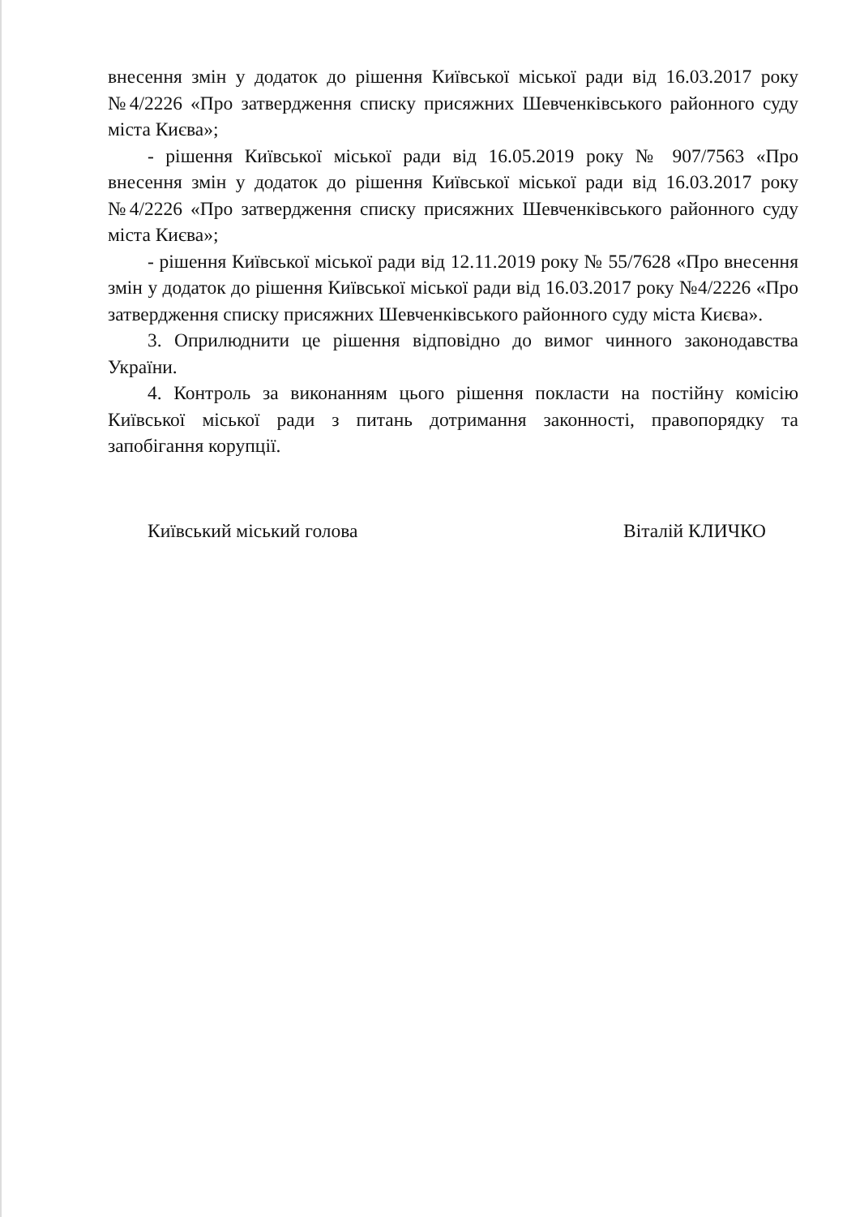внесення змін у додаток до рішення Київської міської ради від 16.03.2017 року №4/2226 «Про затвердження списку присяжних Шевченківського районного суду міста Києва»;
- рішення Київської міської ради від 16.05.2019 року № 907/7563 «Про внесення змін у додаток до рішення Київської міської ради від 16.03.2017 року №4/2226 «Про затвердження списку присяжних Шевченківського районного суду міста Києва»;
- рішення Київської міської ради від 12.11.2019 року № 55/7628 «Про внесення змін у додаток до рішення Київської міської ради від 16.03.2017 року №4/2226 «Про затвердження списку присяжних Шевченківського районного суду міста Києва».
3. Оприлюднити це рішення відповідно до вимог чинного законодавства України.
4. Контроль за виконанням цього рішення покласти на постійну комісію Київської міської ради з питань дотримання законності, правопорядку та запобігання корупції.
Київський міський голова Віталій КЛИЧКО